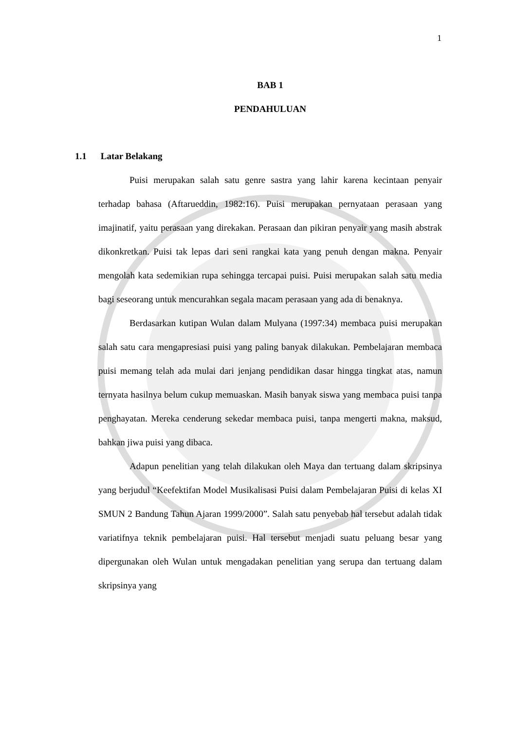1
BAB 1
PENDAHULUAN
1.1 Latar Belakang
Puisi merupakan salah satu genre sastra yang lahir karena kecintaan penyair terhadap bahasa (Aftarueddin, 1982:16). Puisi merupakan pernyataan perasaan yang imajinatif, yaitu perasaan yang direkakan. Perasaan dan pikiran penyair yang masih abstrak dikonkretkan. Puisi tak lepas dari seni rangkai kata yang penuh dengan makna. Penyair mengolah kata sedemikian rupa sehingga tercapai puisi. Puisi merupakan salah satu media bagi seseorang untuk mencurahkan segala macam perasaan yang ada di benaknya.
Berdasarkan kutipan Wulan dalam Mulyana (1997:34) membaca puisi merupakan salah satu cara mengapresiasi puisi yang paling banyak dilakukan. Pembelajaran membaca puisi memang telah ada mulai dari jenjang pendidikan dasar hingga tingkat atas, namun ternyata hasilnya belum cukup memuaskan. Masih banyak siswa yang membaca puisi tanpa penghayatan. Mereka cenderung sekedar membaca puisi, tanpa mengerti makna, maksud, bahkan jiwa puisi yang dibaca.
Adapun penelitian yang telah dilakukan oleh Maya dan tertuang dalam skripsinya yang berjudul “Keefektifan Model Musikalisasi Puisi dalam Pembelajaran Puisi di kelas XI SMUN 2 Bandung Tahun Ajaran 1999/2000”. Salah satu penyebab hal tersebut adalah tidak variatifnya teknik pembelajaran puisi. Hal tersebut menjadi suatu peluang besar yang dipergunakan oleh Wulan untuk mengadakan penelitian yang serupa dan tertuang dalam skripsinya yang